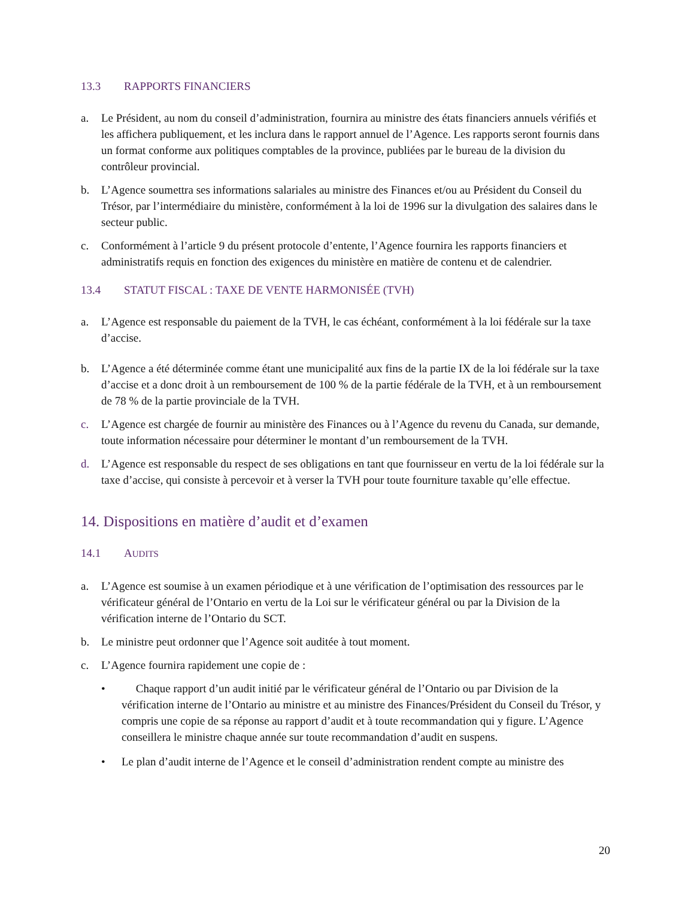13.3 RAPPORTS FINANCIERS
a. Le Président, au nom du conseil d’administration, fournira au ministre des états financiers annuels vérifiés et les affichera publiquement, et les inclura dans le rapport annuel de l’Agence. Les rapports seront fournis dans un format conforme aux politiques comptables de la province, publiées par le bureau de la division du contrôleur provincial.
b. L’Agence soumettra ses informations salariales au ministre des Finances et/ou au Président du Conseil du Trésor, par l’intermédiaire du ministère, conformément à la loi de 1996 sur la divulgation des salaires dans le secteur public.
c. Conformément à l’article 9 du présent protocole d’entente, l’Agence fournira les rapports financiers et administratifs requis en fonction des exigences du ministère en matière de contenu et de calendrier.
13.4 STATUT FISCAL : TAXE DE VENTE HARMONISÉE (TVH)
a. L’Agence est responsable du paiement de la TVH, le cas échéant, conformément à la loi fédérale sur la taxe d’accise.
b. L’Agence a été déterminée comme étant une municipalité aux fins de la partie IX de la loi fédérale sur la taxe d’accise et a donc droit à un remboursement de 100 % de la partie fédérale de la TVH, et à un remboursement de 78 % de la partie provinciale de la TVH.
c. L’Agence est chargée de fournir au ministère des Finances ou à l’Agence du revenu du Canada, sur demande, toute information nécessaire pour déterminer le montant d’un remboursement de la TVH.
d. L’Agence est responsable du respect de ses obligations en tant que fournisseur en vertu de la loi fédérale sur la taxe d’accise, qui consiste à percevoir et à verser la TVH pour toute fourniture taxable qu’elle effectue.
14. Dispositions en matière d’audit et d’examen
14.1 AUDITS
a. L’Agence est soumise à un examen périodique et à une vérification de l’optimisation des ressources par le vérificateur général de l’Ontario en vertu de la Loi sur le vérificateur général ou par la Division de la vérification interne de l’Ontario du SCT.
b. Le ministre peut ordonner que l’Agence soit auditée à tout moment.
c. L’Agence fournira rapidement une copie de :
• Chaque rapport d’un audit initié par le vérificateur général de l’Ontario ou par Division de la vérification interne de l’Ontario au ministre et au ministre des Finances/Président du Conseil du Trésor, y compris une copie de sa réponse au rapport d’audit et à toute recommandation qui y figure. L’Agence conseillera le ministre chaque année sur toute recommandation d’audit en suspens.
• Le plan d’audit interne de l’Agence et le conseil d’administration rendent compte au ministre des
20